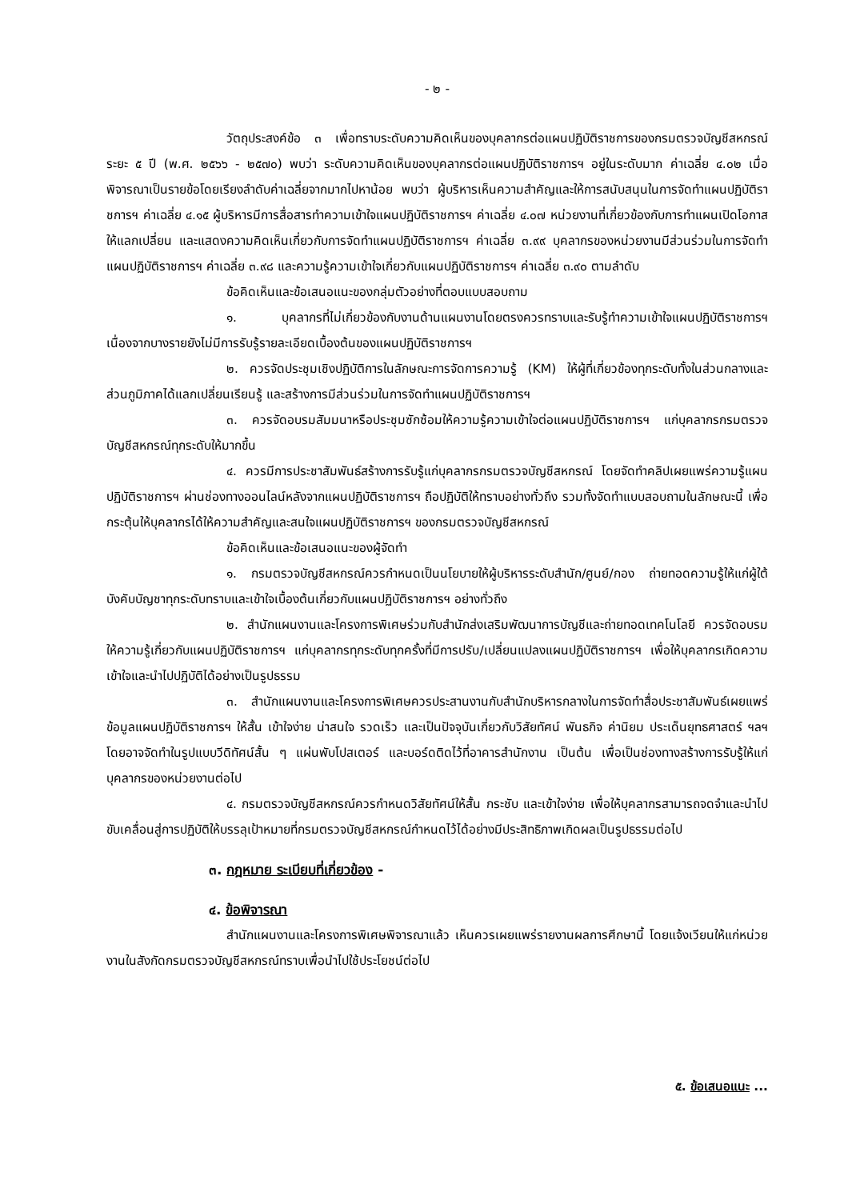- ๒ -
วัตถุประสงค์ข้อ ๓ เพื่อทราบระดับความคิดเห็นของบุคลากรต่อแผนปฏิบัติราชการของกรมตรวจบัญชีสหกรณ์ ระยะ ๕ ปี (พ.ศ. ๒๕๖๖ - ๒๕๗๐) พบว่า ระดับความคิดเห็นของบุคลากรต่อแผนปฏิบัติราชการฯ อยู่ในระดับมาก ค่าเฉลี่ย ๔.๐๒ เมื่อพิจารณาเป็นรายข้อโดยเรียงลำดับค่าเฉลี่ยจากมากไปหาน้อย พบว่า ผู้บริหารเห็นความสำคัญและให้การสนับสนุนในการจัดทำแผนปฏิบัติราชการฯ ค่าเฉลี่ย ๔.๑๕ ผู้บริหารมีการสื่อสารทำความเข้าใจแผนปฏิบัติราชการฯ ค่าเฉลี่ย ๔.๐๗ หน่วยงานที่เกี่ยวข้องกับการทำแผนเปิดโอกาสให้แลกเปลี่ยน และแสดงความคิดเห็นเกี่ยวกับการจัดทำแผนปฏิบัติราชการฯ ค่าเฉลี่ย ๓.๙๙ บุคลากรของหน่วยงานมีส่วนร่วมในการจัดทำแผนปฏิบัติราชการฯ ค่าเฉลี่ย ๓.๙๘ และความรู้ความเข้าใจเกี่ยวกับแผนปฏิบัติราชการฯ ค่าเฉลี่ย ๓.๙๐ ตามลำดับ
ข้อคิดเห็นและข้อเสนอแนะของกลุ่มตัวอย่างที่ตอบแบบสอบถาม
๑. บุคลากรที่ไม่เกี่ยวข้องกับงานด้านแผนงานโดยตรงควรทราบและรับรู้ทำความเข้าใจแผนปฏิบัติราชการฯ เนื่องจากบางรายยังไม่มีการรับรู้รายละเอียดเบื้องต้นของแผนปฏิบัติราชการฯ
๒. ควรจัดประชุมเชิงปฏิบัติการในลักษณะการจัดการความรู้ (KM) ให้ผู้ที่เกี่ยวข้องทุกระดับทั้งในส่วนกลางและส่วนภูมิภาคได้แลกเปลี่ยนเรียนรู้ และสร้างการมีส่วนร่วมในการจัดทำแผนปฏิบัติราชการฯ
๓. ควรจัดอบรมสัมมนาหรือประชุมซักซ้อมให้ความรู้ความเข้าใจต่อแผนปฏิบัติราชการฯ แก่บุคลากรกรมตรวจบัญชีสหกรณ์ทุกระดับให้มากขึ้น
๔. ควรมีการประชาสัมพันธ์สร้างการรับรู้แก่บุคลากรกรมตรวจบัญชีสหกรณ์ โดยจัดทำคลิปเผยแพร่ความรู้แผนปฏิบัติราชการฯ ผ่านช่องทางออนไลน์หลังจากแผนปฏิบัติราชการฯ ถือปฏิบัติให้ทราบอย่างทั่วถึง รวมทั้งจัดทำแบบสอบถามในลักษณะนี้ เพื่อกระตุ้นให้บุคลากรได้ให้ความสำคัญและสนใจแผนปฏิบัติราชการฯ ของกรมตรวจบัญชีสหกรณ์
ข้อคิดเห็นและข้อเสนอแนะของผู้จัดทำ
๑. กรมตรวจบัญชีสหกรณ์ควรกำหนดเป็นนโยบายให้ผู้บริหารระดับสำนัก/ศูนย์/กอง ถ่ายทอดความรู้ให้แก่ผู้ใต้บังคับบัญชาทุกระดับทราบและเข้าใจเบื้องต้นเกี่ยวกับแผนปฏิบัติราชการฯ อย่างทั่วถึง
๒. สำนักแผนงานและโครงการพิเศษร่วมกับสำนักส่งเสริมพัฒนาการบัญชีและถ่ายทอดเทคโนโลยี ควรจัดอบรมให้ความรู้เกี่ยวกับแผนปฏิบัติราชการฯ แก่บุคลากรทุกระดับทุกครั้งที่มีการปรับ/เปลี่ยนแปลงแผนปฏิบัติราชการฯ เพื่อให้บุคลากรเกิดความเข้าใจและนำไปปฏิบัติได้อย่างเป็นรูปธรรม
๓. สำนักแผนงานและโครงการพิเศษควรประสานงานกับสำนักบริหารกลางในการจัดทำสื่อประชาสัมพันธ์เผยแพร่ข้อมูลแผนปฏิบัติราชการฯ ให้สั้น เข้าใจง่าย น่าสนใจ รวดเร็ว และเป็นปัจจุบันเกี่ยวกับวิสัยทัศน์ พันธกิจ ค่านิยม ประเด็นยุทธศาสตร์ ฯลฯ โดยอาจจัดทำในรูปแบบวีดิทัศน์สั้น ๆ แผ่นพับโปสเตอร์ และบอร์ดติดไว้ที่อาคารสำนักงาน เป็นต้น เพื่อเป็นช่องทางสร้างการรับรู้ให้แก่บุคลากรของหน่วยงานต่อไป
๔. กรมตรวจบัญชีสหกรณ์ควรกำหนดวิสัยทัศน์ให้สั้น กระชับ และเข้าใจง่าย เพื่อให้บุคลากรสามารถจดจำและนำไปขับเคลื่อนสู่การปฏิบัติให้บรรลุเป้าหมายที่กรมตรวจบัญชีสหกรณ์กำหนดไว้ได้อย่างมีประสิทธิภาพเกิดผลเป็นรูปธรรมต่อไป
๓. กฎหมาย ระเบียบที่เกี่ยวข้อง -
๔. ข้อพิจารณา
สำนักแผนงานและโครงการพิเศษพิจารณาแล้ว เห็นควรเผยแพร่รายงานผลการศึกษานี้ โดยแจ้งเวียนให้แก่หน่วยงานในสังกัดกรมตรวจบัญชีสหกรณ์ทราบเพื่อนำไปใช้ประโยชน์ต่อไป
๕. ข้อเสนอแนะ ...